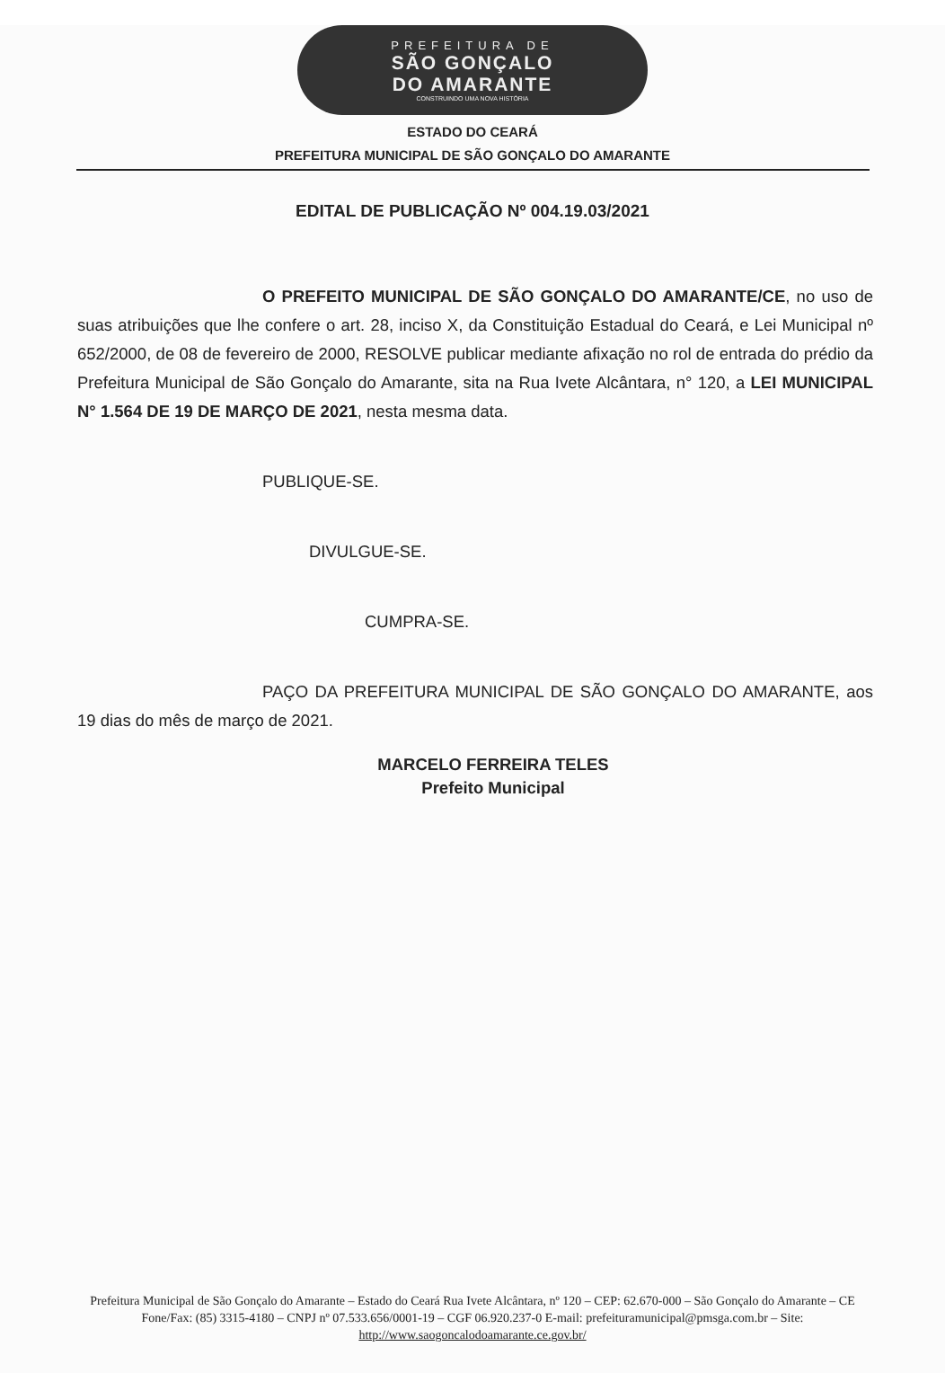PREFEITURA DE
SÃO GONÇALO
DO AMARANTE
CONSTRUINDO UMA NOVA HISTÓRIA
ESTADO DO CEARÁ
PREFEITURA MUNICIPAL DE SÃO GONÇALO DO AMARANTE
EDITAL DE PUBLICAÇÃO Nº 004.19.03/2021
O PREFEITO MUNICIPAL DE SÃO GONÇALO DO AMARANTE/CE, no uso de suas atribuições que lhe confere o art. 28, inciso X, da Constituição Estadual do Ceará, e Lei Municipal nº 652/2000, de 08 de fevereiro de 2000, RESOLVE publicar mediante afixação no rol de entrada do prédio da Prefeitura Municipal de São Gonçalo do Amarante, sita na Rua Ivete Alcântara, n° 120, a LEI MUNICIPAL N° 1.564 DE 19 DE MARÇO DE 2021, nesta mesma data.
PUBLIQUE-SE.
DIVULGUE-SE.
CUMPRA-SE.
PAÇO DA PREFEITURA MUNICIPAL DE SÃO GONÇALO DO AMARANTE, aos 19 dias do mês de março de 2021.
MARCELO FERREIRA TELES
Prefeito Municipal
Prefeitura Municipal de São Gonçalo do Amarante – Estado do Ceará Rua Ivete Alcântara, nº 120 – CEP: 62.670-000 – São Gonçalo do Amarante – CE Fone/Fax: (85) 3315-4180 – CNPJ nº 07.533.656/0001-19 – CGF 06.920.237-0 E-mail: prefeituramunicipal@pmsga.com.br – Site: http://www.saogoncalodoamarante.ce.gov.br/